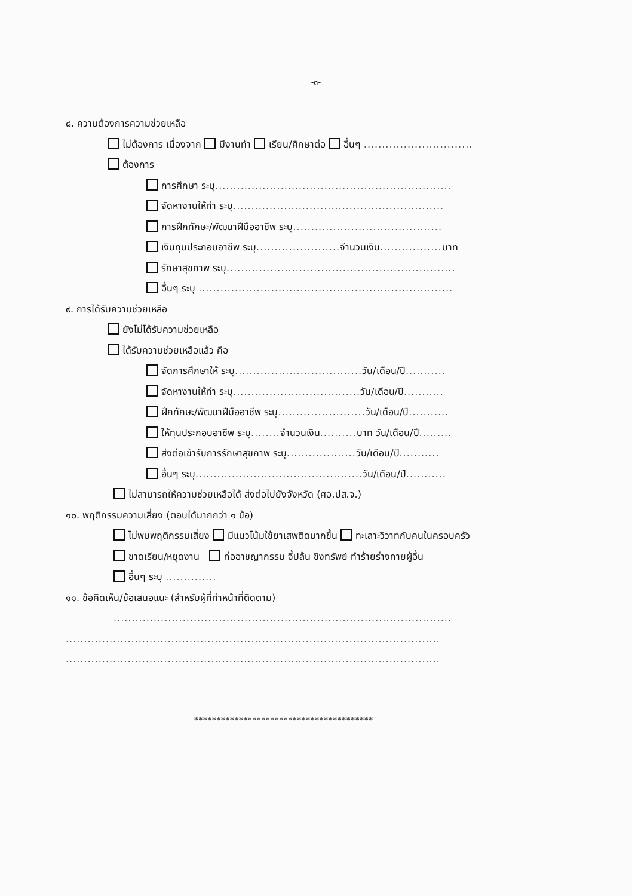-๓-
๘. ความต้องการความช่วยเหลือ
ไม่ต้องการ เนื่องจาก มีงานทำ เรียน/ศึกษาต่อ อื่นๆ ..............................
ต้องการ
การศึกษา ระบุ.................................................................
จัดหางานให้ทำ ระบุ..........................................................
การฝึกทักษะ/พัฒนาฝีมืออาชีพ ระบุ.........................................
เงินทุนประกอบอาชีพ ระบุ....................... จำนวนเงิน................. บาท
รักษาสุขภาพ ระบุ...............................................................
อื่นๆ ระบุ ......................................................................
๙. การได้รับความช่วยเหลือ
ยังไม่ได้รับความช่วยเหลือ
ได้รับความช่วยเหลือแล้ว คือ
จัดการศึกษาให้ ระบุ................................... วัน/เดือน/ปี...........
จัดหางานให้ทำ ระบุ................................... วัน/เดือน/ปี...........
ฝึกทักษะ/พัฒนาฝีมืออาชีพ ระบุ........................ วัน/เดือน/ปี...........
ให้ทุนประกอบอาชีพ ระบุ........ จำนวนเงิน.......... บาท วัน/เดือน/ปี.........
ส่งต่อเข้ารับการรักษาสุขภาพ ระบุ................... วัน/เดือน/ปี...........
อื่นๆ ระบุ.............................................. วัน/เดือน/ปี...........
ไม่สามารถให้ความช่วยเหลือได้ ส่งต่อไปยังจังหวัด (ศอ.ปส.จ.)
๑๐. พฤติกรรมความเสี่ยง (ตอบได้มากกว่า ๑ ข้อ)
ไม่พบพฤติกรรมเสี่ยง มีแนวโน้มใช้ยาเสพติดมากขึ้น ทะเลาะวิวาทกับคนในครอบครัว
ขาดเรียน/หยุดงาน ก่ออาชญากรรม จี้ปล้น ชิงทรัพย์ ทำร้ายร่างกายผู้อื่น
อื่นๆ ระบุ ..............
๑๑. ข้อคิดเห็น/ข้อเสนอแนะ (สำหรับผู้ที่ทำหน้าที่ติดตาม)
.............................................................................................
.......................................................................................................
.......................................................................................................
****************************************